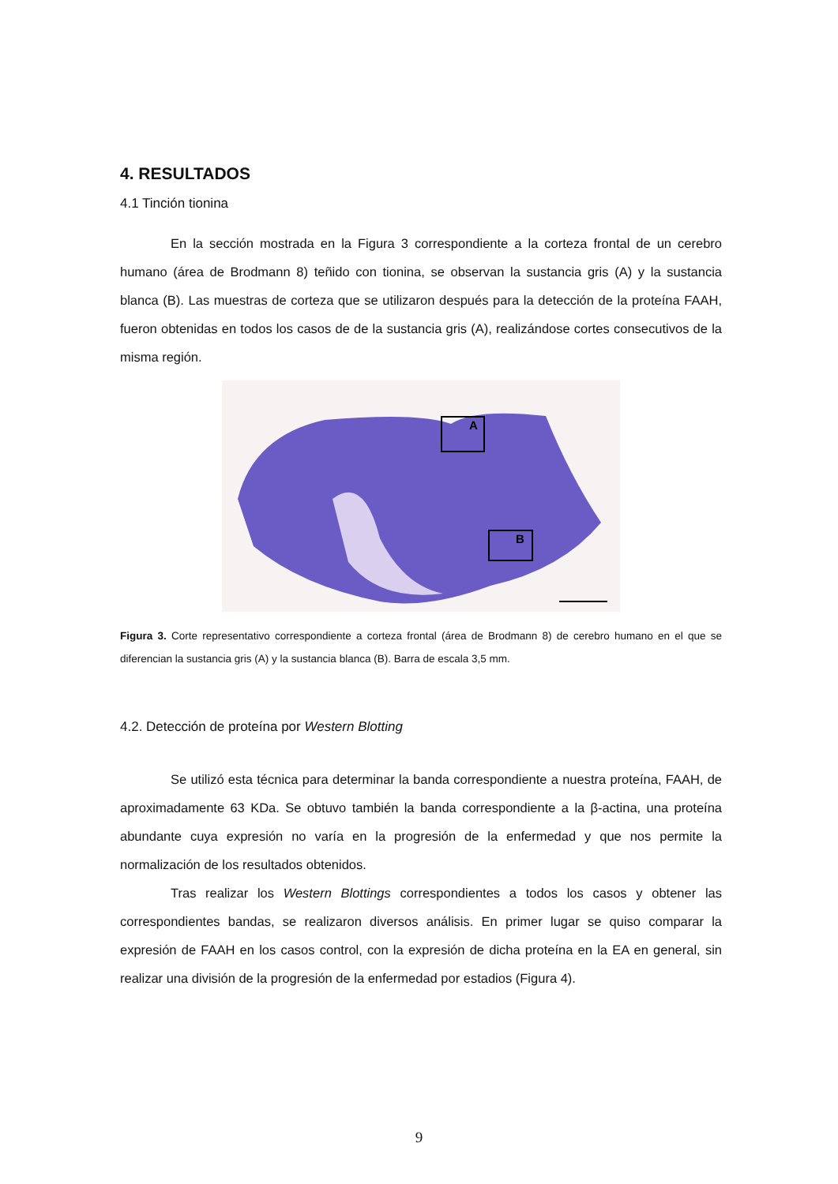4. RESULTADOS
4.1 Tinción tionina
En la sección mostrada en la Figura 3 correspondiente a la corteza frontal de un cerebro humano (área de Brodmann 8) teñido con tionina, se observan la sustancia gris (A) y la sustancia blanca (B). Las muestras de corteza que se utilizaron después para la detección de la proteína FAAH, fueron obtenidas en todos los casos de de la sustancia gris (A), realizándose cortes consecutivos de la misma región.
A
B
Figura 3. Corte representativo correspondiente a corteza frontal (área de Brodmann 8) de cerebro humano en el que se diferencian la sustancia gris (A) y la sustancia blanca (B). Barra de escala 3,5 mm.
4.2. Detección de proteína por Western Blotting
Se utilizó esta técnica para determinar la banda correspondiente a nuestra proteína, FAAH, de aproximadamente 63 KDa. Se obtuvo también la banda correspondiente a la β-actina, una proteína abundante cuya expresión no varía en la progresión de la enfermedad y que nos permite la normalización de los resultados obtenidos.
Tras realizar los Western Blottings correspondientes a todos los casos y obtener las correspondientes bandas, se realizaron diversos análisis. En primer lugar se quiso comparar la expresión de FAAH en los casos control, con la expresión de dicha proteína en la EA en general, sin realizar una división de la progresión de la enfermedad por estadios (Figura 4).
9